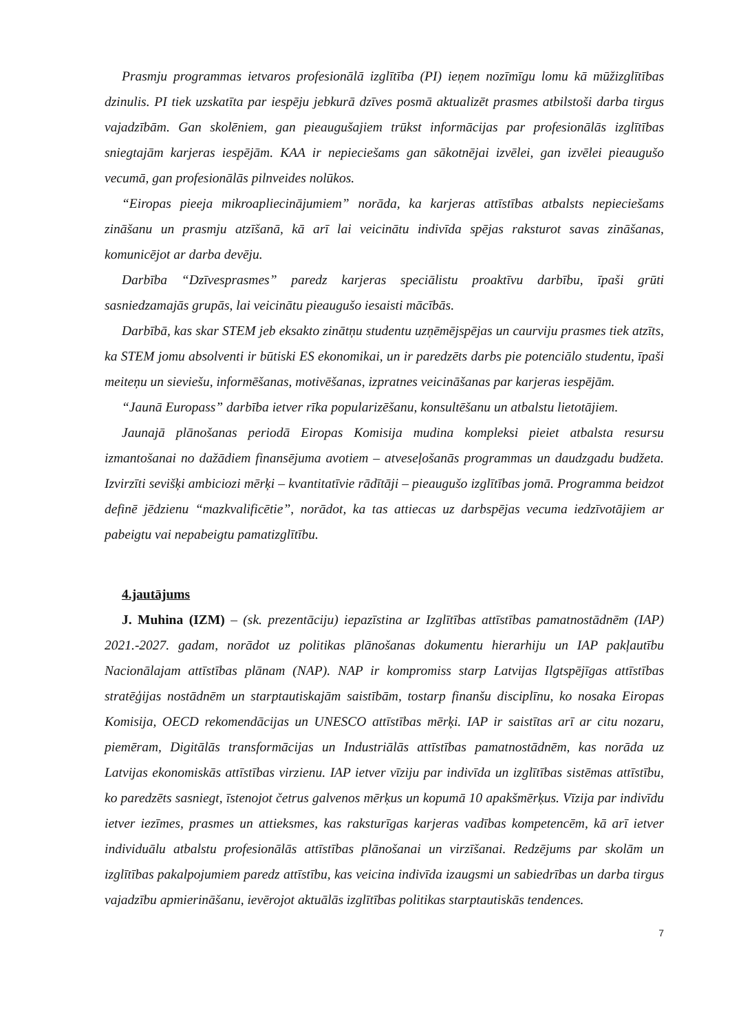Prasmju programmas ietvaros profesionālā izglītība (PI) ieņem nozīmīgu lomu kā mūžizglītības dzinulis. PI tiek uzskatīta par iespēju jebkurā dzīves posmā aktualizēt prasmes atbilstoši darba tirgus vajadzībām. Gan skolēniem, gan pieaugušajiem trūkst informācijas par profesionālās izglītības sniegtajām karjeras iespējām. KAA ir nepieciešams gan sākotnējai izvēlei, gan izvēlei pieaugušo vecumā, gan profesionālās pilnveides nolūkos.
“Eiropas pieeja mikroapliecinājumiem” norāda, ka karjeras attīstības atbalsts nepieciešams zināšanu un prasmju atzīšanā, kā arī lai veicinātu indivīda spējas raksturot savas zināšanas, komunicējot ar darba devēju.
Darbība “Dzīvesprasmes” paredz karjeras speciālistu proaktīvu darbību, īpaši grūti sasniedzamajās grupās, lai veicinātu pieaugušo iesaisti mācībās.
Darbībā, kas skar STEM jeb eksakto zinātņu studentu uzņēmējspējas un caurviju prasmes tiek atzīts, ka STEM jomu absolventi ir būtiski ES ekonomikai, un ir paredzēts darbs pie potenciālo studentu, īpaši meiteņu un sieviešu, informēšanas, motivēšanas, izpratnes veicināšanas par karjeras iespējām.
“Jaunā Europass” darbība ietver rīka popularizēšanu, konsultēšanu un atbalstu lietotājiem.
Jaunajā plānošanas periodā Eiropas Komisija mudina kompleksi pieiet atbalsta resursu izmantošanai no dažādiem finansējuma avotiem – atveseļošanās programmas un daudzgadu budžeta. Izvirzīti sevišķi ambiciozi mērķi – kvantitatīvie rādītāji – pieaugušo izglītības jomā. Programma beidzot definē jēdzienu “mazkvalificētie”, norādot, ka tas attiecas uz darbspējas vecuma iedzīvotājiem ar pabeigtu vai nepabeigtu pamatizglītību.
4.jautājums
J. Muhina (IZM) – (sk. prezentāciju) iepazīstina ar Izglītības attīstības pamatnostādnēm (IAP) 2021.-2027. gadam, norādot uz politikas plānošanas dokumentu hierarhiju un IAP pakļautību Nacionālajam attīstības plānam (NAP). NAP ir kompromiss starp Latvijas Ilgtspējīgas attīstības stratēģijas nostādnēm un starptautiskajām saistībām, tostarp finanšu disciplīnu, ko nosaka Eiropas Komisija, OECD rekomendācijas un UNESCO attīstības mērķi. IAP ir saistītas arī ar citu nozaru, piemēram, Digitālās transformācijas un Industriālās attīstības pamatnostādnēm, kas norāda uz Latvijas ekonomiskās attīstības virzienu. IAP ietver vīziju par indivīda un izglītības sistēmas attīstību, ko paredzēts sasniegt, īstenojot četrus galvenos mērķus un kopumā 10 apakšmērķus. Vīzija par indivīdu ietver iezīmes, prasmes un attieksmes, kas raksturīgas karjeras vadības kompetencēm, kā arī ietver individuālu atbalstu profesionālās attīstības plānošanai un virzīšanai. Redzējums par skolām un izglītības pakalpojumiem paredz attīstību, kas veicina indivīda izaugsmi un sabiedrības un darba tirgus vajadzību apmierināšanu, ievērojot aktuālās izglītības politikas starptautiskās tendences.
7